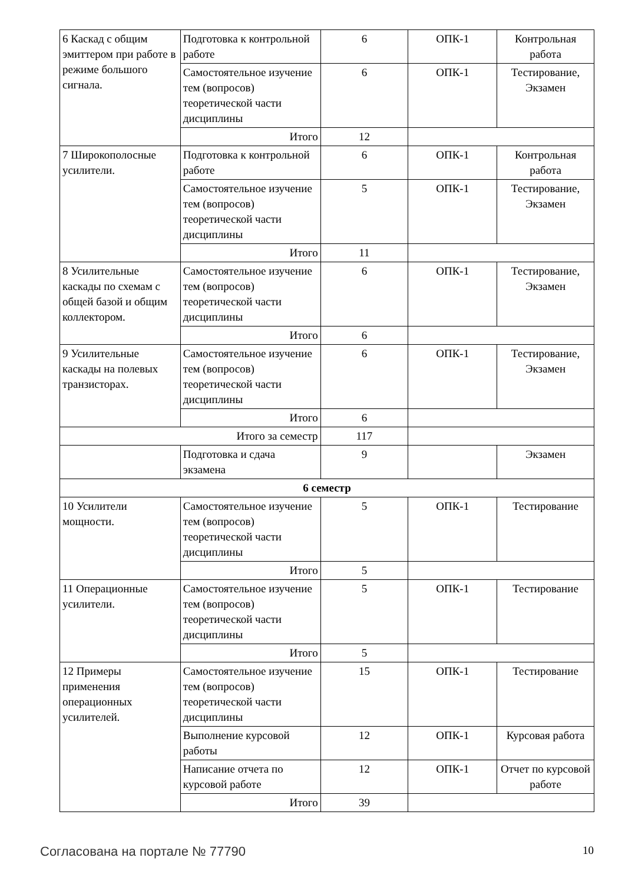| 6 Каскад с общим эмиттером при работе в режиме большого сигнала. | Подготовка к контрольной работе | 6 | ОПК-1 | Контрольная работа |
| | Самостоятельное изучение тем (вопросов) теоретической части дисциплины | 6 | ОПК-1 | Тестирование, Экзамен |
| | Итого | 12 | | |
| 7 Широкополосные усилители. | Подготовка к контрольной работе | 6 | ОПК-1 | Контрольная работа |
| | Самостоятельное изучение тем (вопросов) теоретической части дисциплины | 5 | ОПК-1 | Тестирование, Экзамен |
| | Итого | 11 | | |
| 8 Усилительные каскады по схемам с общей базой и общим коллектором. | Самостоятельное изучение тем (вопросов) теоретической части дисциплины | 6 | ОПК-1 | Тестирование, Экзамен |
| | Итого | 6 | | |
| 9 Усилительные каскады на полевых транзисторах. | Самостоятельное изучение тем (вопросов) теоретической части дисциплины | 6 | ОПК-1 | Тестирование, Экзамен |
| | Итого | 6 | | |
| Итого за семестр | | 117 | | |
| | Подготовка и сдача экзамена | 9 | | Экзамен |
| 6 семестр | | | | |
| 10 Усилители мощности. | Самостоятельное изучение тем (вопросов) теоретической части дисциплины | 5 | ОПК-1 | Тестирование |
| | Итого | 5 | | |
| 11 Операционные усилители. | Самостоятельное изучение тем (вопросов) теоретической части дисциплины | 5 | ОПК-1 | Тестирование |
| | Итого | 5 | | |
| 12 Примеры применения операционных усилителей. | Самостоятельное изучение тем (вопросов) теоретической части дисциплины | 15 | ОПК-1 | Тестирование |
| | Выполнение курсовой работы | 12 | ОПК-1 | Курсовая работа |
| | Написание отчета по курсовой работе | 12 | ОПК-1 | Отчет по курсовой работе |
| | Итого | 39 | | |
Согласована на портале № 77790 10